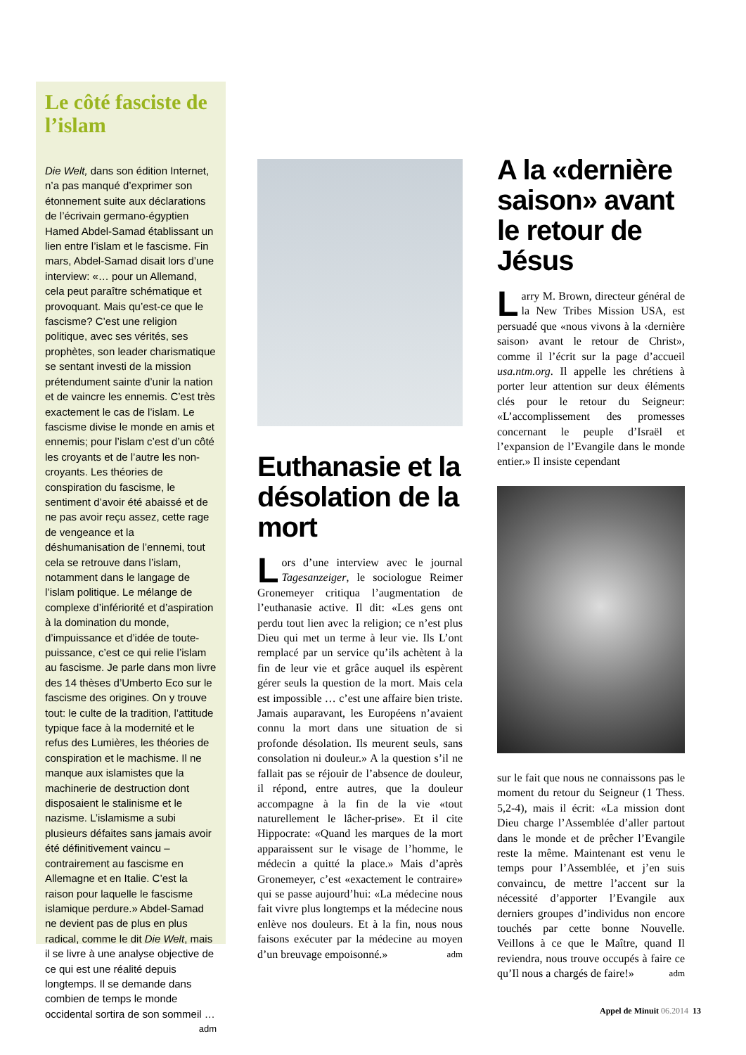Le côté fasciste de l’islam
Die Welt, dans son édition Internet, n’a pas manqué d’exprimer son étonnement suite aux déclarations de l’écrivain germano-égyptien Hamed Abdel-Samad établissant un lien entre l’islam et le fascisme. Fin mars, Abdel-Samad disait lors d’une interview: «… pour un Allemand, cela peut paraître schématique et provoquant. Mais qu’est-ce que le fascisme? C’est une religion politique, avec ses vérités, ses prophètes, son leader charismatique se sentant investi de la mission prétendument sainte d’unir la nation et de vaincre les ennemis. C’est très exactement le cas de l’islam. Le fascisme divise le monde en amis et ennemis; pour l’islam c’est d’un côté les croyants et de l’autre les non-croyants. Les théories de conspiration du fascisme, le sentiment d’avoir été abaissé et de ne pas avoir reçu assez, cette rage de vengeance et la déshumanisation de l’ennemi, tout cela se retrouve dans l’islam, notamment dans le langage de l’islam politique. Le mélange de complexe d’infériorité et d’aspiration à la domination du monde, d’impuissance et d’idée de toute-puissance, c’est ce qui relie l’islam au fascisme. Je parle dans mon livre des 14 thèses d’Umberto Eco sur le fascisme des origines. On y trouve tout: le culte de la tradition, l’attitude typique face à la modernité et le refus des Lumières, les théories de conspiration et le machisme. Il ne manque aux islamistes que la machinerie de destruction dont disposaient le stalinisme et le nazisme. L’islamisme a subi plusieurs défaites sans jamais avoir été définitivement vaincu – contrairement au fascisme en Allemagne et en Italie. C’est la raison pour laquelle le fascisme islamique perdure.» Abdel-Samad ne devient pas de plus en plus radical, comme le dit Die Welt, mais il se livre à une analyse objective de ce qui est une réalité depuis longtemps. Il se demande dans combien de temps le monde occidental sortira de son sommeil … adm
Euthanasie et la désolation de la mort
Lors d’une interview avec le journal Tagesanzeiger, le sociologue Reimer Gronemeyer critiqua l’augmentation de l’euthanasie active. Il dit: «Les gens ont perdu tout lien avec la religion; ce n’est plus Dieu qui met un terme à leur vie. Ils L’ont remplacé par un service qu’ils achètent à la fin de leur vie et grâce auquel ils espèrent gérer seuls la question de la mort. Mais cela est impossible … c’est une affaire bien triste. Jamais auparavant, les Européens n’avaient connu la mort dans une situation de si profonde désolation. Ils meurent seuls, sans consolation ni douleur.» A la question s’il ne fallait pas se réjouir de l’absence de douleur, il répond, entre autres, que la douleur accompagne à la fin de la vie «tout naturellement le lâcher-prise». Et il cite Hippocrate: «Quand les marques de la mort apparaissent sur le visage de l’homme, le médecin a quitté la place.» Mais d’après Gronemeyer, c’est «exactement le contraire» qui se passe aujourd’hui: «La médecine nous fait vivre plus longtemps et la médecine nous enlève nos douleurs. Et à la fin, nous nous faisons exécuter par la médecine au moyen d’un breuvage empoisonné.» adm
A la «dernière saison» avant le retour de Jésus
Larry M. Brown, directeur général de la New Tribes Mission USA, est persuadé que «nous vivons à la ‹dernière saison› avant le retour de Christ», comme il l’écrit sur la page d’accueil usa.ntm.org. Il appelle les chrétiens à porter leur attention sur deux éléments clés pour le retour du Seigneur: «L’accomplissement des promesses concernant le peuple d’Israël et l’expansion de l’Evangile dans le monde entier.» Il insiste cependant
sur le fait que nous ne connaissons pas le moment du retour du Seigneur (1 Thess. 5,2-4), mais il écrit: «La mission dont Dieu charge l’Assemblée d’aller partout dans le monde et de prêcher l’Evangile reste la même. Maintenant est venu le temps pour l’Assemblée, et j’en suis convaincu, de mettre l’accent sur la nécessité d’apporter l’Evangile aux derniers groupes d’individus non encore touchés par cette bonne Nouvelle. Veillons à ce que le Maître, quand Il reviendra, nous trouve occupés à faire ce qu’Il nous a chargés de faire!» adm
Appel de Minuit 06.2014 13